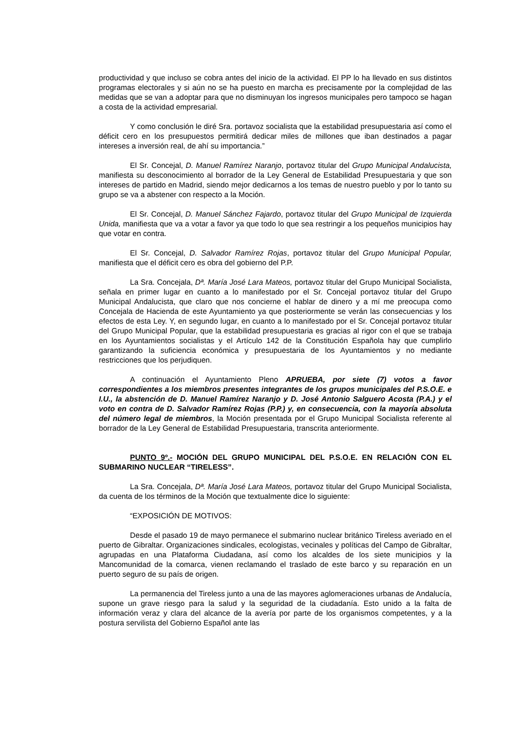productividad y que incluso se cobra antes del inicio de la actividad. El PP lo ha llevado en sus distintos programas electorales y si aún no se ha puesto en marcha es precisamente por la complejidad de las medidas que se van a adoptar para que no disminuyan los ingresos municipales pero tampoco se hagan a costa de la actividad empresarial.
Y como conclusión le diré Sra. portavoz socialista que la estabilidad presupuestaria así como el déficit cero en los presupuestos permitirá dedicar miles de millones que iban destinados a pagar intereses a inversión real, de ahí su importancia.”
El Sr. Concejal, D. Manuel Ramírez Naranjo, portavoz titular del Grupo Municipal Andalucista, manifiesta su desconocimiento al borrador de la Ley General de Estabilidad Presupuestaria y que son intereses de partido en Madrid, siendo mejor dedicarnos a los temas de nuestro pueblo y por lo tanto su grupo se va a abstener con respecto a la Moción.
El Sr. Concejal, D. Manuel Sánchez Fajardo, portavoz titular del Grupo Municipal de Izquierda Unida, manifiesta que va a votar a favor ya que todo lo que sea restringir a los pequeños municipios hay que votar en contra.
El Sr. Concejal, D. Salvador Ramírez Rojas, portavoz titular del Grupo Municipal Popular, manifiesta que el déficit cero es obra del gobierno del P.P.
La Sra. Concejala, Dª. María José Lara Mateos, portavoz titular del Grupo Municipal Socialista, señala en primer lugar en cuanto a lo manifestado por el Sr. Concejal portavoz titular del Grupo Municipal Andalucista, que claro que nos concierne el hablar de dinero y a mí me preocupa como Concejala de Hacienda de este Ayuntamiento ya que posteriormente se verán las consecuencias y los efectos de esta Ley. Y, en segundo lugar, en cuanto a lo manifestado por el Sr. Concejal portavoz titular del Grupo Municipal Popular, que la estabilidad presupuestaria es gracias al rigor con el que se trabaja en los Ayuntamientos socialistas y el Artículo 142 de la Constitución Española hay que cumplirlo garantizando la suficiencia económica y presupuestaria de los Ayuntamientos y no mediante restricciones que los perjudiquen.
A continuación el Ayuntamiento Pleno APRUEBA, por siete (7) votos a favor correspondientes a los miembros presentes integrantes de los grupos municipales del P.S.O.E. e I.U., la abstención de D. Manuel Ramírez Naranjo y D. José Antonio Salguero Acosta (P.A.) y el voto en contra de D. Salvador Ramírez Rojas (P.P.) y, en consecuencia, con la mayoría absoluta del número legal de miembros, la Moción presentada por el Grupo Municipal Socialista referente al borrador de la Ley General de Estabilidad Presupuestaria, transcrita anteriormente.
PUNTO 9º.- MOCIÓN DEL GRUPO MUNICIPAL DEL P.S.O.E. EN RELACIÓN CON EL SUBMARINO NUCLEAR “TIRELESS”.
La Sra. Concejala, Dª. María José Lara Mateos, portavoz titular del Grupo Municipal Socialista, da cuenta de los términos de la Moción que textualmente dice lo siguiente:
“EXPOSICIÓN DE MOTIVOS:
Desde el pasado 19 de mayo permanece el submarino nuclear británico Tireless averiado en el puerto de Gibraltar. Organizaciones sindicales, ecologistas, vecinales y políticas del Campo de Gibraltar, agrupadas en una Plataforma Ciudadana, así como los alcaldes de los siete municipios y la Mancomunidad de la comarca, vienen reclamando el traslado de este barco y su reparación en un puerto seguro de su país de origen.
La permanencia del Tireless junto a una de las mayores aglomeraciones urbanas de Andalucía, supone un grave riesgo para la salud y la seguridad de la ciudadanía. Esto unido a la falta de información veraz y clara del alcance de la avería por parte de los organismos competentes, y a la postura servilista del Gobierno Español ante las